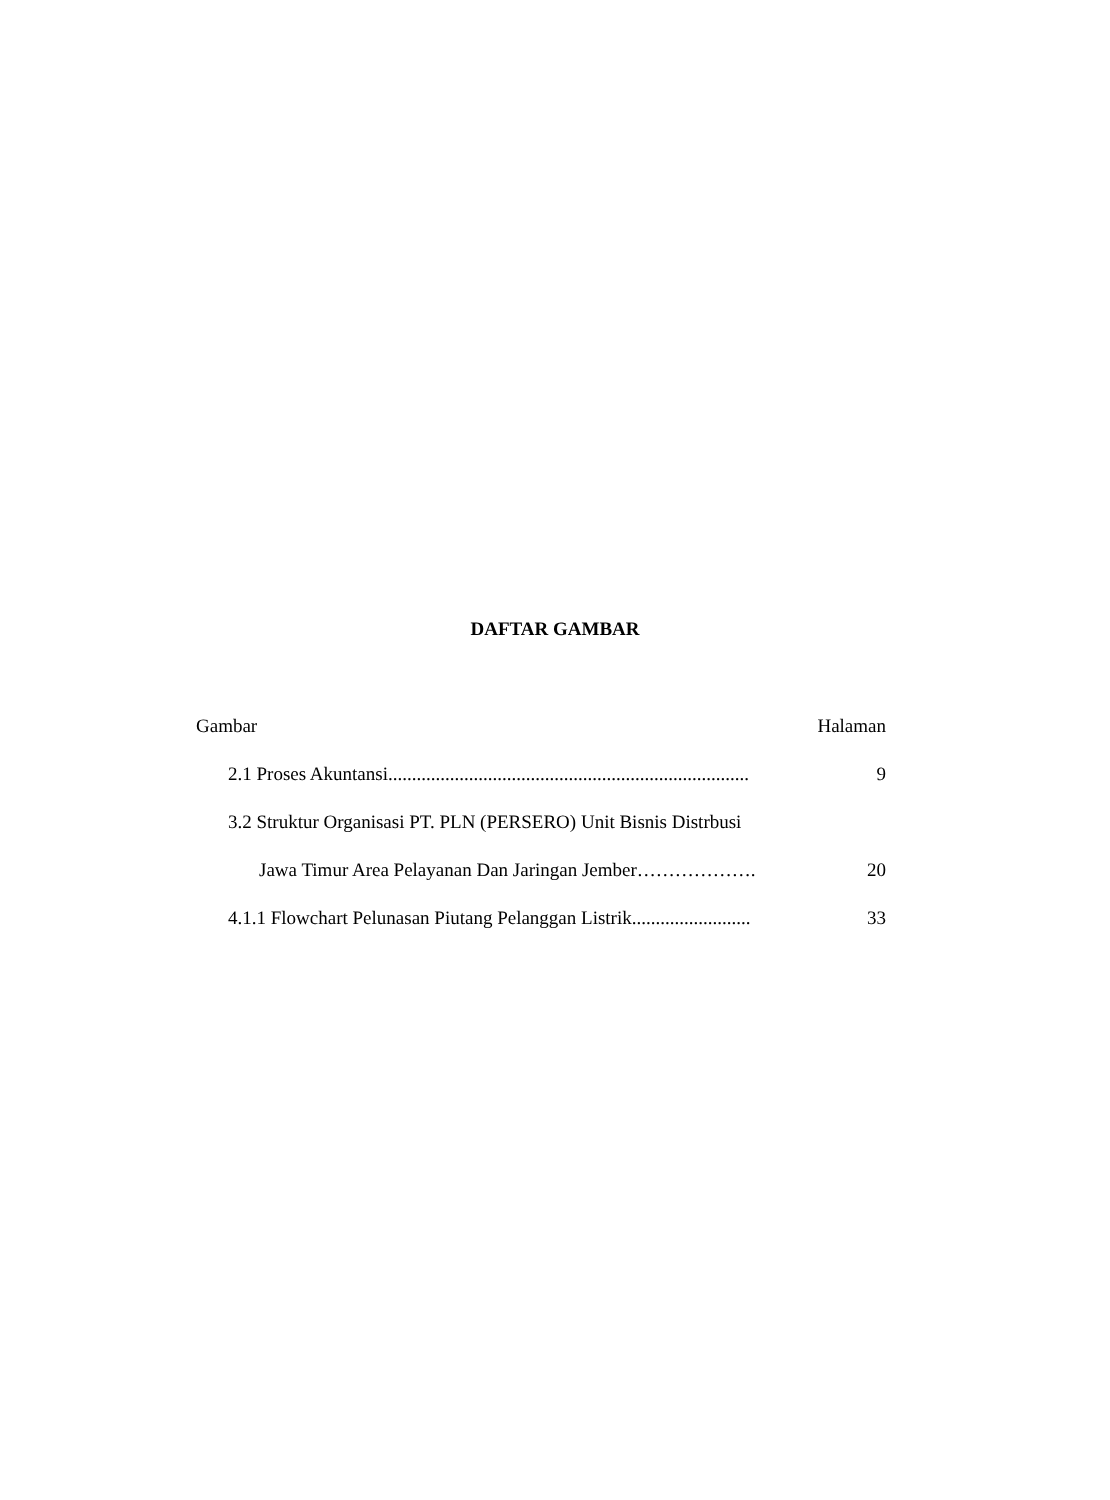DAFTAR GAMBAR
Gambar Halaman
2.1 Proses Akuntansi............................................................................ 9
3.2 Struktur Organisasi PT. PLN (PERSERO) Unit Bisnis Distrbusi
Jawa Timur Area Pelayanan Dan Jaringan Jember………………. 20
4.1.1 Flowchart Pelunasan Piutang Pelanggan Listrik......................... 33